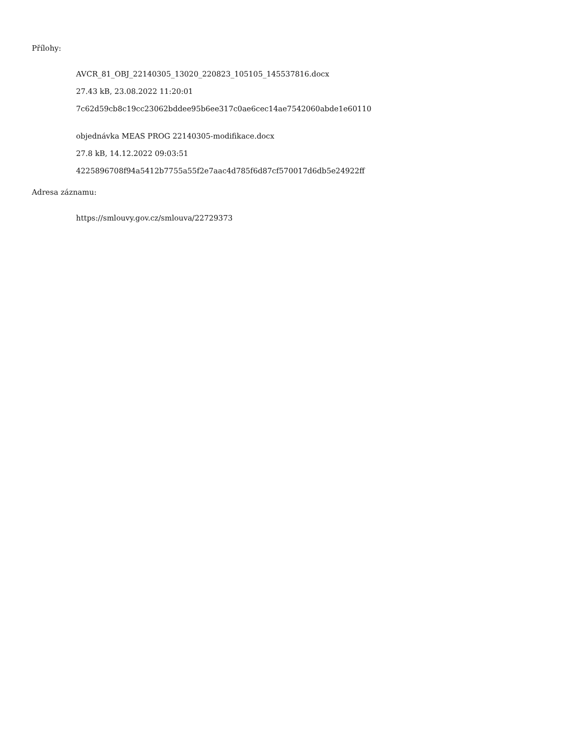Přílohy:
AVCR_81_OBJ_22140305_13020_220823_105105_145537816.docx
27.43 kB, 23.08.2022 11:20:01
7c62d59cb8c19cc23062bddee95b6ee317c0ae6cec14ae7542060abde1e60110
objednávka MEAS PROG 22140305-modifikace.docx
27.8 kB, 14.12.2022 09:03:51
4225896708f94a5412b7755a55f2e7aac4d785f6d87cf570017d6db5e24922ff
Adresa záznamu:
https://smlouvy.gov.cz/smlouva/22729373